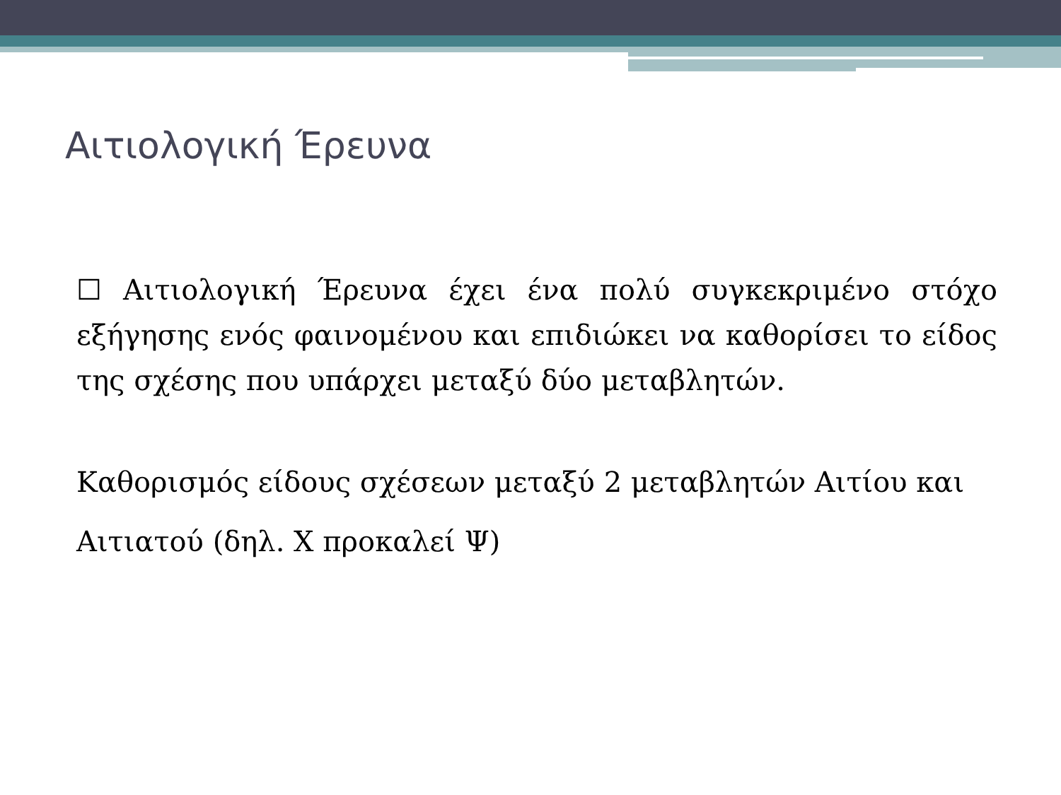Αιτιολογική Έρευνα
☐ Αιτιολογική Έρευνα έχει ένα πολύ συγκεκριμένο στόχο εξήγησης ενός φαινομένου και επιδιώκει να καθορίσει το είδος της σχέσης που υπάρχει μεταξύ δύο μεταβλητών.
Καθορισμός είδους σχέσεων μεταξύ 2 μεταβλητών Αιτίου και Αιτιατού (δηλ. Χ προκαλεί Ψ)